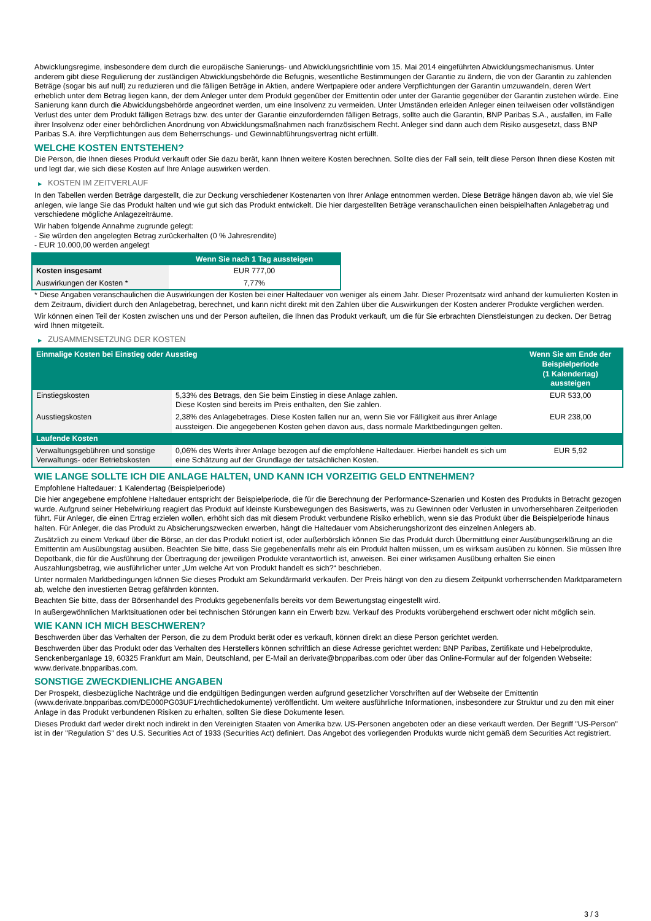Abwicklungsregime, insbesondere dem durch die europäische Sanierungs- und Abwicklungsrichtlinie vom 15. Mai 2014 eingeführten Abwicklungsmechanismus. Unter anderem gibt diese Regulierung der zuständigen Abwicklungsbehörde die Befugnis, wesentliche Bestimmungen der Garantie zu ändern, die von der Garantin zu zahlenden Beträge (sogar bis auf null) zu reduzieren und die fälligen Beträge in Aktien, andere Wertpapiere oder andere Verpflichtungen der Garantin umzuwandeln, deren Wert erheblich unter dem Betrag liegen kann, der dem Anleger unter dem Produkt gegenüber der Emittentin oder unter der Garantie gegenüber der Garantin zustehen würde. Eine Sanierung kann durch die Abwicklungsbehörde angeordnet werden, um eine Insolvenz zu vermeiden. Unter Umständen erleiden Anleger einen teilweisen oder vollständigen Verlust des unter dem Produkt fälligen Betrags bzw. des unter der Garantie einzufordernden fälligen Betrags, sollte auch die Garantin, BNP Paribas S.A., ausfallen, im Falle ihrer Insolvenz oder einer behördlichen Anordnung von Abwicklungsmaßnahmen nach französischem Recht. Anleger sind dann auch dem Risiko ausgesetzt, dass BNP Paribas S.A. ihre Verpflichtungen aus dem Beherrschungs- und Gewinnabführungsvertrag nicht erfüllt.
WELCHE KOSTEN ENTSTEHEN?
Die Person, die Ihnen dieses Produkt verkauft oder Sie dazu berät, kann Ihnen weitere Kosten berechnen. Sollte dies der Fall sein, teilt diese Person Ihnen diese Kosten mit und legt dar, wie sich diese Kosten auf Ihre Anlage auswirken werden.
▶ KOSTEN IM ZEITVERLAUF
In den Tabellen werden Beträge dargestellt, die zur Deckung verschiedener Kostenarten von Ihrer Anlage entnommen werden. Diese Beträge hängen davon ab, wie viel Sie anlegen, wie lange Sie das Produkt halten und wie gut sich das Produkt entwickelt. Die hier dargestellten Beträge veranschaulichen einen beispielhaften Anlagebetrag und verschiedene mögliche Anlagezeiträume.
Wir haben folgende Annahme zugrunde gelegt:
- Sie würden den angelegten Betrag zurückerhalten (0 % Jahresrendite)
- EUR 10.000,00 werden angelegt
| | Wenn Sie nach 1 Tag aussteigen |
| --- | --- |
| Kosten insgesamt | EUR 777,00 |
| Auswirkungen der Kosten * | 7,77% |
* Diese Angaben veranschaulichen die Auswirkungen der Kosten bei einer Haltedauer von weniger als einem Jahr. Dieser Prozentsatz wird anhand der kumulierten Kosten in dem Zeitraum, dividiert durch den Anlagebetrag, berechnet, und kann nicht direkt mit den Zahlen über die Auswirkungen der Kosten anderer Produkte verglichen werden.
Wir können einen Teil der Kosten zwischen uns und der Person aufteilen, die Ihnen das Produkt verkauft, um die für Sie erbrachten Dienstleistungen zu decken. Der Betrag wird Ihnen mitgeteilt.
▶ ZUSAMMENSETZUNG DER KOSTEN
| Einmalige Kosten bei Einstieg oder Ausstieg | | Wenn Sie am Ende der Beispielperiode (1 Kalendertag) aussteigen |
| --- | --- | --- |
| Einstiegskosten | 5,33% des Betrags, den Sie beim Einstieg in diese Anlage zahlen. Diese Kosten sind bereits im Preis enthalten, den Sie zahlen. | EUR 533,00 |
| Ausstiegskosten | 2,38% des Anlagebetrages. Diese Kosten fallen nur an, wenn Sie vor Fälligkeit aus ihrer Anlage aussteigen. Die angegebenen Kosten gehen davon aus, dass normale Marktbedingungen gelten. | EUR 238,00 |
| Laufende Kosten | | |
| Verwaltungsgebühren und sonstige Verwaltungs- oder Betriebskosten | 0,06% des Werts ihrer Anlage bezogen auf die empfohlene Haltedauer. Hierbei handelt es sich um eine Schätzung auf der Grundlage der tatsächlichen Kosten. | EUR 5,92 |
WIE LANGE SOLLTE ICH DIE ANLAGE HALTEN, UND KANN ICH VORZEITIG GELD ENTNEHMEN?
Empfohlene Haltedauer: 1 Kalendertag (Beispielperiode)
Die hier angegebene empfohlene Haltedauer entspricht der Beispielperiode, die für die Berechnung der Performance-Szenarien und Kosten des Produkts in Betracht gezogen wurde. Aufgrund seiner Hebelwirkung reagiert das Produkt auf kleinste Kursbewegungen des Basiswerts, was zu Gewinnen oder Verlusten in unvorhersehbaren Zeitperioden führt. Für Anleger, die einen Ertrag erzielen wollen, erhöht sich das mit diesem Produkt verbundene Risiko erheblich, wenn sie das Produkt über die Beispielperiode hinaus halten. Für Anleger, die das Produkt zu Absicherungszwecken erwerben, hängt die Haltedauer vom Absicherungshorizont des einzelnen Anlegers ab.
Zusätzlich zu einem Verkauf über die Börse, an der das Produkt notiert ist, oder außerbörslich können Sie das Produkt durch Übermittlung einer Ausübungserklärung an die Emittentin am Ausübungstag ausüben. Beachten Sie bitte, dass Sie gegebenenfalls mehr als ein Produkt halten müssen, um es wirksam ausüben zu können. Sie müssen Ihre Depotbank, die für die Ausführung der Übertragung der jeweiligen Produkte verantwortlich ist, anweisen. Bei einer wirksamen Ausübung erhalten Sie einen Auszahlungsbetrag, wie ausführlicher unter „Um welche Art von Produkt handelt es sich?“ beschrieben.
Unter normalen Marktbedingungen können Sie dieses Produkt am Sekundärmarkt verkaufen. Der Preis hängt von den zu diesem Zeitpunkt vorherrschenden Marktparametern ab, welche den investierten Betrag gefährden könnten.
Beachten Sie bitte, dass der Börsenhandel des Produkts gegebenenfalls bereits vor dem Bewertungstag eingestellt wird.
In außergewöhnlichen Marktsituationen oder bei technischen Störungen kann ein Erwerb bzw. Verkauf des Produkts vorübergehend erschwert oder nicht möglich sein.
WIE KANN ICH MICH BESCHWEREN?
Beschwerden über das Verhalten der Person, die zu dem Produkt berät oder es verkauft, können direkt an diese Person gerichtet werden.
Beschwerden über das Produkt oder das Verhalten des Herstellers können schriftlich an diese Adresse gerichtet werden: BNP Paribas, Zertifikate und Hebelprodukte, Senckenberganlage 19, 60325 Frankfurt am Main, Deutschland, per E-Mail an derivate@bnpparibas.com oder über das Online-Formular auf der folgenden Webseite: www.derivate.bnpparibas.com.
SONSTIGE ZWECKDIENLICHE ANGABEN
Der Prospekt, diesbezügliche Nachträge und die endgültigen Bedingungen werden aufgrund gesetzlicher Vorschriften auf der Webseite der Emittentin (www.derivate.bnpparibas.com/DE000PG03UF1/rechtlichedokumente) veröffentlicht. Um weitere ausführliche Informationen, insbesondere zur Struktur und zu den mit einer Anlage in das Produkt verbundenen Risiken zu erhalten, sollten Sie diese Dokumente lesen.
Dieses Produkt darf weder direkt noch indirekt in den Vereinigten Staaten von Amerika bzw. US-Personen angeboten oder an diese verkauft werden. Der Begriff "US-Person" ist in der "Regulation S" des U.S. Securities Act of 1933 (Securities Act) definiert. Das Angebot des vorliegenden Produkts wurde nicht gemäß dem Securities Act registriert.
3 / 3